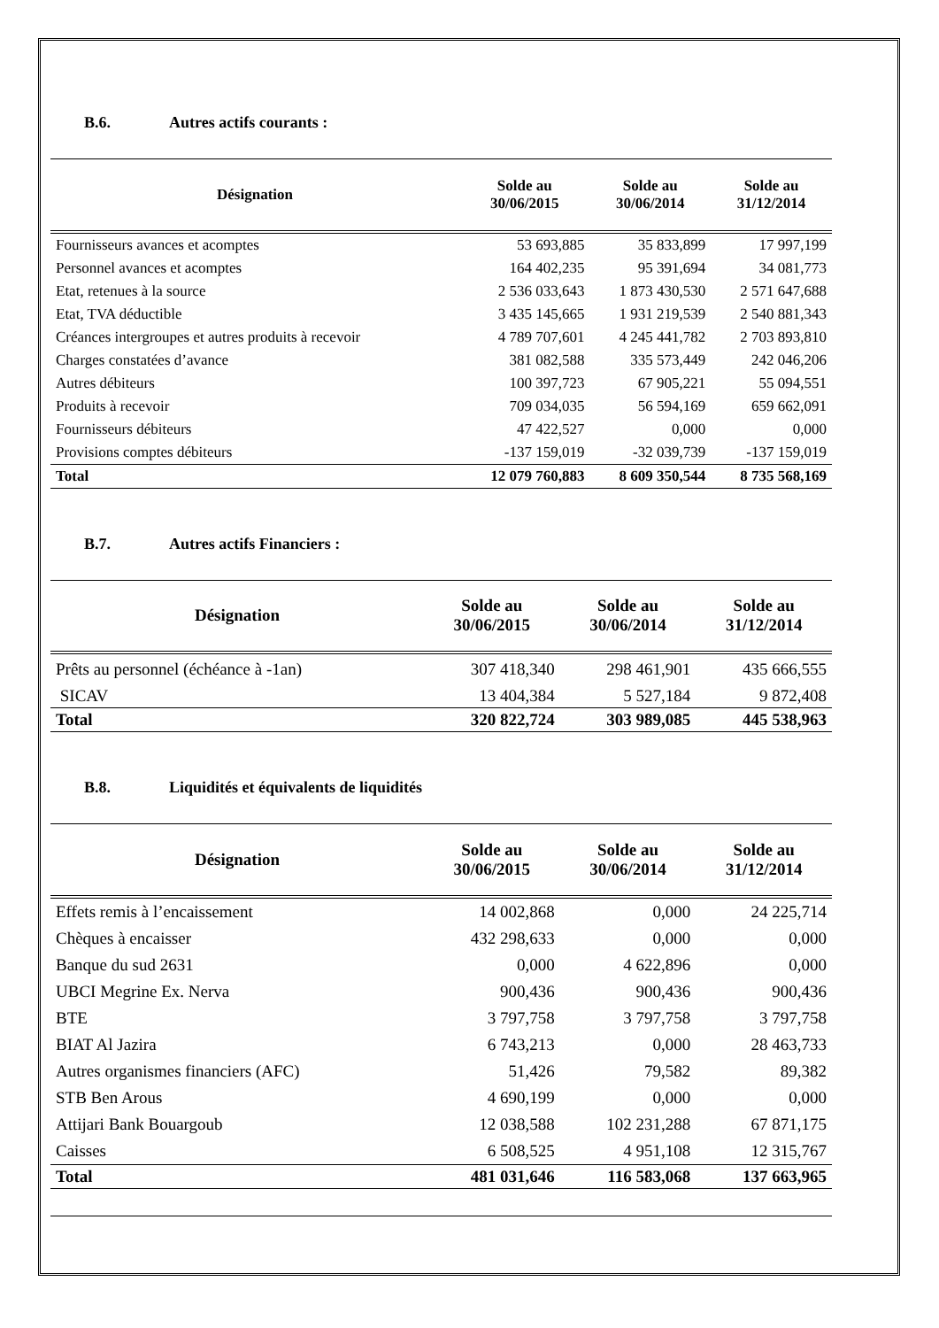B.6. Autres actifs courants :
| Désignation | Solde au 30/06/2015 | Solde au 30/06/2014 | Solde au 31/12/2014 |
| --- | --- | --- | --- |
| Fournisseurs avances et acomptes | 53 693,885 | 35 833,899 | 17 997,199 |
| Personnel avances et acomptes | 164 402,235 | 95 391,694 | 34 081,773 |
| Etat, retenues à la source | 2 536 033,643 | 1 873 430,530 | 2 571 647,688 |
| Etat, TVA déductible | 3 435 145,665 | 1 931 219,539 | 2 540 881,343 |
| Créances intergroupes et autres produits à recevoir | 4 789 707,601 | 4 245 441,782 | 2 703 893,810 |
| Charges constatées d’avance | 381 082,588 | 335 573,449 | 242 046,206 |
| Autres débiteurs | 100 397,723 | 67 905,221 | 55 094,551 |
| Produits à recevoir | 709 034,035 | 56 594,169 | 659 662,091 |
| Fournisseurs débiteurs | 47 422,527 | 0,000 | 0,000 |
| Provisions comptes débiteurs | -137 159,019 | -32 039,739 | -137 159,019 |
| Total | 12 079 760,883 | 8 609 350,544 | 8 735 568,169 |
B.7. Autres actifs Financiers :
| Désignation | Solde au 30/06/2015 | Solde au 30/06/2014 | Solde au 31/12/2014 |
| --- | --- | --- | --- |
| Prêts au personnel (échéance à -1an) | 307 418,340 | 298 461,901 | 435 666,555 |
| SICAV | 13 404,384 | 5 527,184 | 9 872,408 |
| Total | 320 822,724 | 303 989,085 | 445 538,963 |
B.8. Liquidités et équivalents de liquidités
| Désignation | Solde au 30/06/2015 | Solde au 30/06/2014 | Solde au 31/12/2014 |
| --- | --- | --- | --- |
| Effets remis à l’encaissement | 14 002,868 | 0,000 | 24 225,714 |
| Chèques à encaisser | 432 298,633 | 0,000 | 0,000 |
| Banque du sud 2631 | 0,000 | 4 622,896 | 0,000 |
| UBCI Megrine Ex. Nerva | 900,436 | 900,436 | 900,436 |
| BTE | 3 797,758 | 3 797,758 | 3 797,758 |
| BIAT Al Jazira | 6 743,213 | 0,000 | 28 463,733 |
| Autres organismes financiers (AFC) | 51,426 | 79,582 | 89,382 |
| STB Ben Arous | 4 690,199 | 0,000 | 0,000 |
| Attijari Bank Bouargoub | 12 038,588 | 102 231,288 | 67 871,175 |
| Caisses | 6 508,525 | 4 951,108 | 12 315,767 |
| Total | 481 031,646 | 116 583,068 | 137 663,965 |